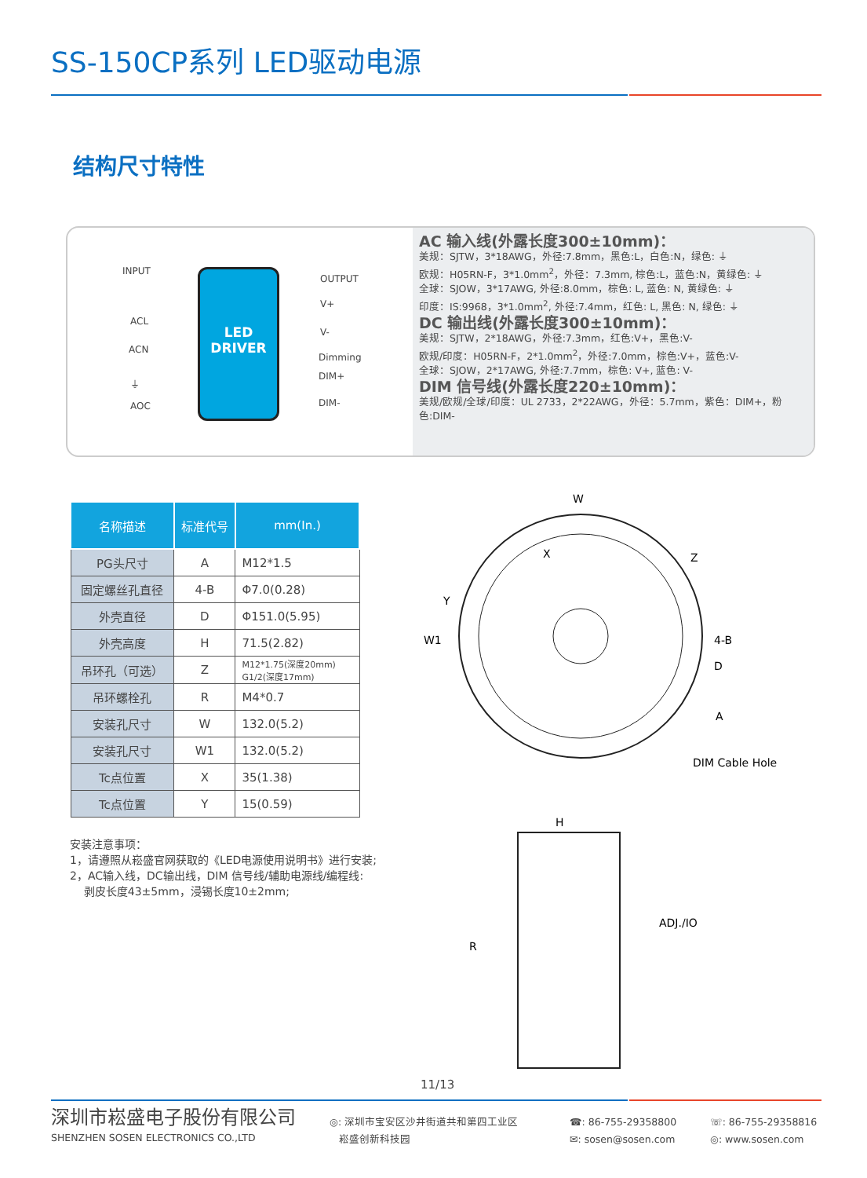SS-150CP系列 LED驱动电源
结构尺寸特性
INPUT
ACL
ACN
⏚
AOC
LED
DRIVER
OUTPUT
V+
V-
Dimming
DIM+
DIM-
AC 输入线(外露长度300±10mm)：
美规：SJTW，3*18AWG，外径:7.8mm，黑色:L，白色:N，绿色: ⏚
欧规：H05RN-F，3*1.0mm<sup>2</sup>，外径：7.3mm, 棕色:L，蓝色:N，黄绿色: ⏚
全球：SJOW，3*17AWG, 外径:8.0mm，棕色: L, 蓝色: N, 黄绿色: ⏚
印度：IS:9968，3*1.0mm<sup>2</sup>, 外径:7.4mm，红色: L, 黑色: N, 绿色: ⏚
DC 输出线(外露长度300±10mm)：
美规：SJTW，2*18AWG，外径:7.3mm，红色:V+，黑色:V-
欧规/印度：H05RN-F，2*1.0mm<sup>2</sup>，外径:7.0mm，棕色:V+，蓝色:V-
全球：SJOW，2*17AWG, 外径:7.7mm，棕色: V+, 蓝色: V-
DIM 信号线(外露长度220±10mm)：
美规/欧规/全球/印度：UL 2733，2*22AWG，外径：5.7mm，紫色：DIM+，粉色:DIM-
| 名称描述 | 标准代号 | mm(In.) |
| --- | --- | --- |
| PG头尺寸 | A | M12*1.5 |
| 固定螺丝孔直径 | 4-B | Φ7.0(0.28) |
| 外壳直径 | D | Φ151.0(5.95) |
| 外壳高度 | H | 71.5(2.82) |
| 吊环孔（可选） | Z | M12*1.75(深度20mm) G1/2(深度17mm) |
| 吊环螺栓孔 | R | M4*0.7 |
| 安装孔尺寸 | W | 132.0(5.2) |
| 安装孔尺寸 | W1 | 132.0(5.2) |
| Tc点位置 | X | 35(1.38) |
| Tc点位置 | Y | 15(0.59) |
W
X
Z
Y
W1
4-B
D
A
DIM Cable Hole
H
R
ADJ./IO
安装注意事项：
1，请遵照从崧盛官网获取的《LED电源使用说明书》进行安装;
2，AC输入线，DC输出线，DIM 信号线/辅助电源线/编程线:
剥皮长度43±5mm，浸锡长度10±2mm;
11/13
深圳市崧盛电子股份有限公司
SHENZHEN SOSEN ELECTRONICS CO.,LTD
◎: 深圳市宝安区沙井街道共和第四工业区
崧盛创新科技园
☎: 86-755-29358800
✉: sosen@sosen.com
☏: 86-755-29358816
◎: www.sosen.com